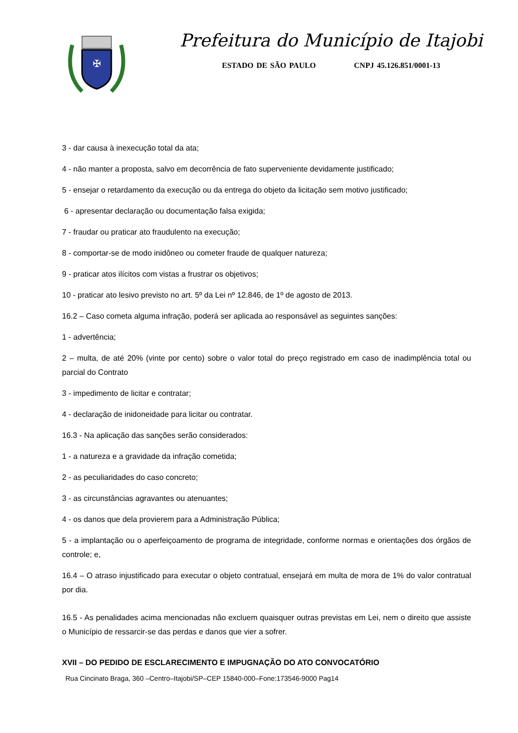✠
Prefeitura do Município de Itajobi
ESTADO DE SÃO PAULO CNPJ 45.126.851/0001-13
3 - dar causa à inexecução total da ata;
4 - não manter a proposta, salvo em decorrência de fato superveniente devidamente justificado;
5 - ensejar o retardamento da execução ou da entrega do objeto da licitação sem motivo justificado;
6 - apresentar declaração ou documentação falsa exigida;
7 - fraudar ou praticar ato fraudulento na execução;
8 - comportar-se de modo inidôneo ou cometer fraude de qualquer natureza;
9 - praticar atos ilícitos com vistas a frustrar os objetivos;
10 - praticar ato lesivo previsto no art. 5º da Lei nº 12.846, de 1º de agosto de 2013.
16.2 – Caso cometa alguma infração, poderá ser aplicada ao responsável as seguintes sanções:
1 - advertência;
2 – multa, de até 20% (vinte por cento) sobre o valor total do preço registrado em caso de inadimplência total ou parcial do Contrato
3 - impedimento de licitar e contratar;
4 - declaração de inidoneidade para licitar ou contratar.
16.3 - Na aplicação das sanções serão considerados:
1 - a natureza e a gravidade da infração cometida;
2 - as peculiaridades do caso concreto;
3 - as circunstâncias agravantes ou atenuantes;
4 - os danos que dela provierem para a Administração Pública;
5 - a implantação ou o aperfeiçoamento de programa de integridade, conforme normas e orientações dos órgãos de controle; e,
16.4 – O atraso injustificado para executar o objeto contratual, ensejará em multa de mora de 1% do valor contratual por dia.
16.5 - As penalidades acima mencionadas não excluem quaisquer outras previstas em Lei, nem o direito que assiste o Município de ressarcir-se das perdas e danos que vier a sofrer.
XVII – DO PEDIDO DE ESCLARECIMENTO E IMPUGNAÇÃO DO ATO CONVOCATÓRIO
Rua Cincinato Braga, 360 –Centro–Itajobi/SP–CEP 15840-000–Fone:173546-9000 Pag14